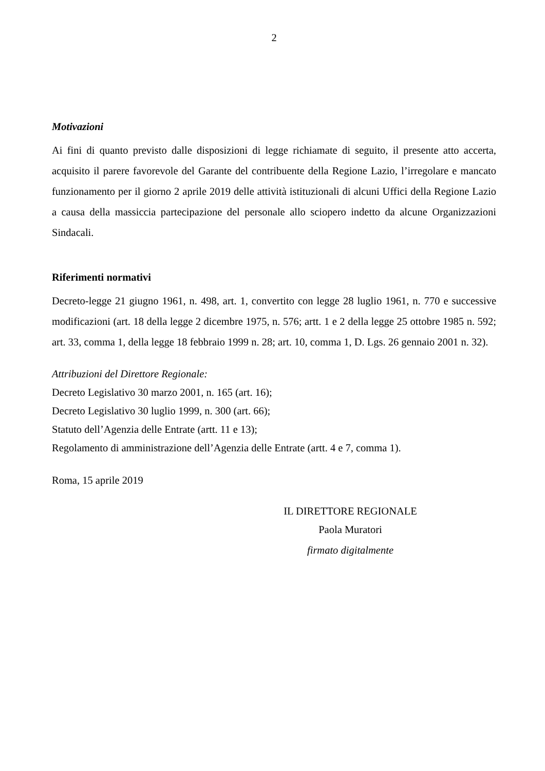2
Motivazioni
Ai fini di quanto previsto dalle disposizioni di legge richiamate di seguito, il presente atto accerta, acquisito il parere favorevole del Garante del contribuente della Regione Lazio, l’irregolare e mancato funzionamento per il giorno 2 aprile 2019 delle attività istituzionali di alcuni Uffici della Regione Lazio a causa della massiccia partecipazione del personale allo sciopero indetto da alcune Organizzazioni Sindacali.
Riferimenti normativi
Decreto-legge 21 giugno 1961, n. 498, art. 1, convertito con legge 28 luglio 1961, n. 770 e successive modificazioni (art. 18 della legge 2 dicembre 1975, n. 576; artt. 1 e 2 della legge 25 ottobre 1985 n. 592; art. 33, comma 1, della legge 18 febbraio 1999 n. 28; art. 10, comma 1, D. Lgs. 26 gennaio 2001 n. 32).
Attribuzioni del Direttore Regionale:
Decreto Legislativo 30 marzo 2001, n. 165 (art. 16);
Decreto Legislativo 30 luglio 1999, n. 300 (art. 66);
Statuto dell’Agenzia delle Entrate (artt. 11 e 13);
Regolamento di amministrazione dell’Agenzia delle Entrate (artt. 4 e 7, comma 1).
Roma, 15 aprile 2019
IL DIRETTORE REGIONALE
Paola Muratori
firmato digitalmente